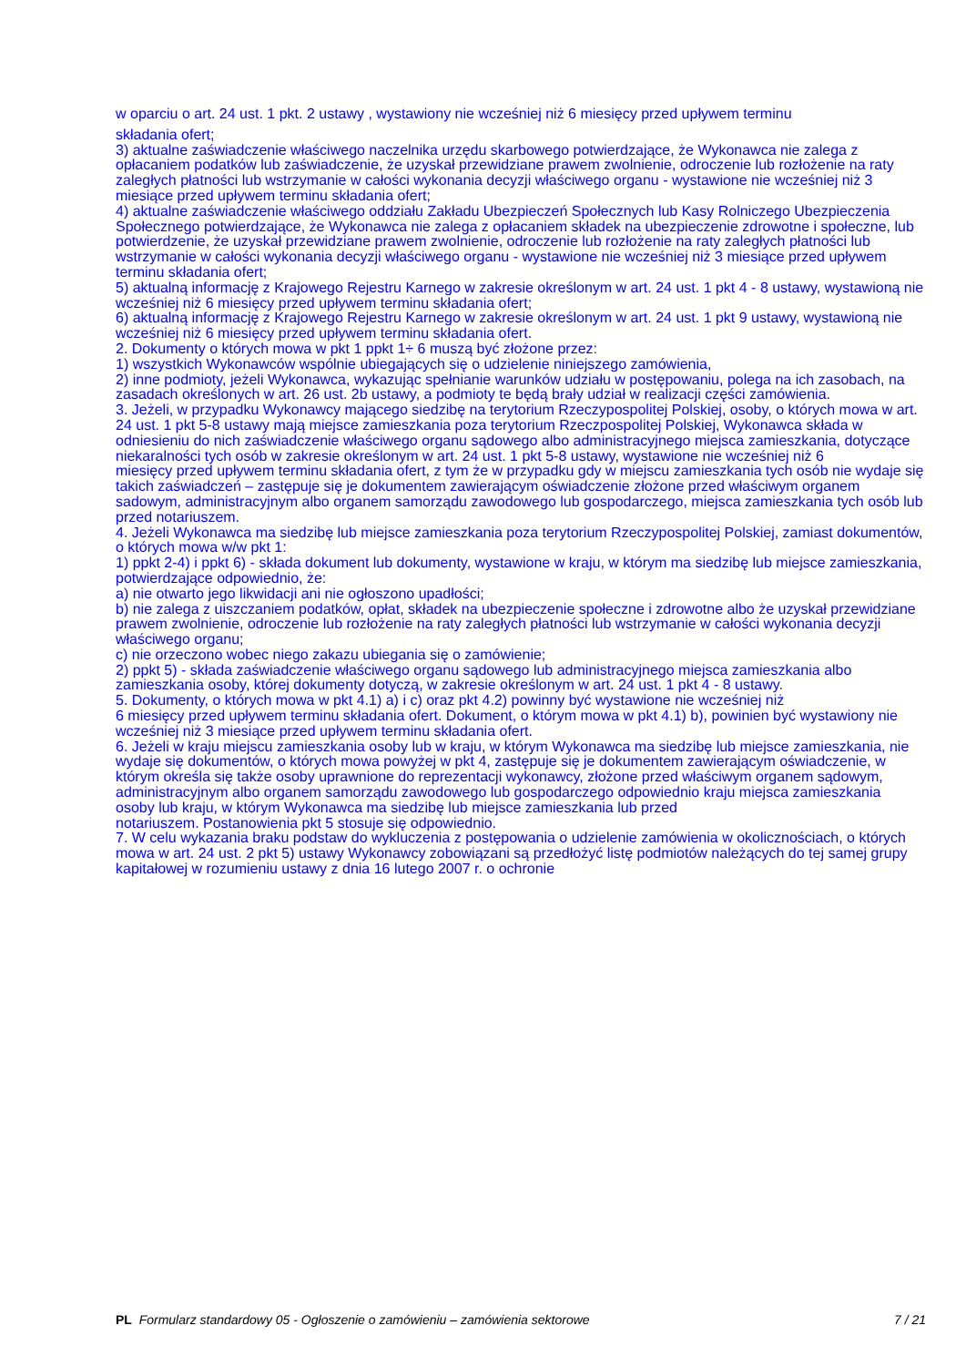w oparciu o art. 24 ust. 1 pkt. 2 ustawy , wystawiony nie wcześniej niż 6 miesięcy przed upływem terminu
składania ofert;
3) aktualne zaświadczenie właściwego naczelnika urzędu skarbowego potwierdzające, że Wykonawca nie zalega z opłacaniem podatków lub zaświadczenie, że uzyskał przewidziane prawem zwolnienie, odroczenie lub rozłożenie na raty zaległych płatności lub wstrzymanie w całości wykonania decyzji właściwego organu - wystawione nie wcześniej niż 3 miesiące przed upływem terminu składania ofert;
4) aktualne zaświadczenie właściwego oddziału Zakładu Ubezpieczeń Społecznych lub Kasy Rolniczego Ubezpieczenia Społecznego potwierdzające, że Wykonawca nie zalega z opłacaniem składek na ubezpieczenie zdrowotne i społeczne, lub potwierdzenie, że uzyskał przewidziane prawem zwolnienie, odroczenie lub rozłożenie na raty zaległych płatności lub wstrzymanie w całości wykonania decyzji właściwego organu - wystawione nie wcześniej niż 3 miesiące przed upływem terminu składania ofert;
5) aktualną informację z Krajowego Rejestru Karnego w zakresie określonym w art. 24 ust. 1 pkt 4 - 8 ustawy, wystawioną nie wcześniej niż 6 miesięcy przed upływem terminu składania ofert;
6) aktualną informację z Krajowego Rejestru Karnego w zakresie określonym w art. 24 ust. 1 pkt 9 ustawy, wystawioną nie wcześniej niż 6 miesięcy przed upływem terminu składania ofert.
2. Dokumenty o których mowa w pkt 1 ppkt 1÷ 6 muszą być złożone przez:
1) wszystkich Wykonawców wspólnie ubiegających się o udzielenie niniejszego zamówienia,
2) inne podmioty, jeżeli Wykonawca, wykazując spełnianie warunków udziału w postępowaniu, polega na ich zasobach, na zasadach określonych w art. 26 ust. 2b ustawy, a podmioty te będą brały udział w realizacji części zamówienia.
3. Jeżeli, w przypadku Wykonawcy mającego siedzibę na terytorium Rzeczypospolitej Polskiej, osoby, o których mowa w art. 24 ust. 1 pkt 5-8 ustawy mają miejsce zamieszkania poza terytorium Rzeczpospolitej Polskiej, Wykonawca składa w odniesieniu do nich zaświadczenie właściwego organu sądowego albo administracyjnego miejsca zamieszkania, dotyczące niekaralności tych osób w zakresie określonym w art. 24 ust. 1 pkt 5-8 ustawy, wystawione nie wcześniej niż 6
miesięcy przed upływem terminu składania ofert, z tym że w przypadku gdy w miejscu zamieszkania tych osób nie wydaje się takich zaświadczeń – zastępuje się je dokumentem zawierającym oświadczenie złożone przed właściwym organem sadowym, administracyjnym albo organem samorządu zawodowego lub gospodarczego, miejsca zamieszkania tych osób lub przed notariuszem.
4. Jeżeli Wykonawca ma siedzibę lub miejsce zamieszkania poza terytorium Rzeczypospolitej Polskiej, zamiast dokumentów, o których mowa w/w pkt 1:
1) ppkt 2-4) i ppkt 6) - składa dokument lub dokumenty, wystawione w kraju, w którym ma siedzibę lub miejsce zamieszkania, potwierdzające odpowiednio, że:
a) nie otwarto jego likwidacji ani nie ogłoszono upadłości;
b) nie zalega z uiszczaniem podatków, opłat, składek na ubezpieczenie społeczne i zdrowotne albo że uzyskał przewidziane prawem zwolnienie, odroczenie lub rozłożenie na raty zaległych płatności lub wstrzymanie w całości wykonania decyzji właściwego organu;
c) nie orzeczono wobec niego zakazu ubiegania się o zamówienie;
2) ppkt 5) - składa zaświadczenie właściwego organu sądowego lub administracyjnego miejsca zamieszkania albo zamieszkania osoby, której dokumenty dotyczą, w zakresie określonym w art. 24 ust. 1 pkt 4 - 8 ustawy.
5. Dokumenty, o których mowa w pkt 4.1) a) i c) oraz pkt 4.2) powinny być wystawione nie wcześniej niż
6 miesięcy przed upływem terminu składania ofert. Dokument, o którym mowa w pkt 4.1) b), powinien być wystawiony nie wcześniej niż 3 miesiące przed upływem terminu składania ofert.
6. Jeżeli w kraju miejscu zamieszkania osoby lub w kraju, w którym Wykonawca ma siedzibę lub miejsce zamieszkania, nie wydaje się dokumentów, o których mowa powyżej w pkt 4, zastępuje się je dokumentem zawierającym oświadczenie, w którym określa się także osoby uprawnione do reprezentacji wykonawcy, złożone przed właściwym organem sądowym, administracyjnym albo organem samorządu zawodowego lub gospodarczego odpowiednio kraju miejsca zamieszkania
osoby lub kraju, w którym Wykonawca ma siedzibę lub miejsce zamieszkania lub przed
notariuszem. Postanowienia pkt 5 stosuje się odpowiednio.
7. W celu wykazania braku podstaw do wykluczenia z postępowania o udzielenie zamówienia w okolicznościach, o których mowa w art. 24 ust. 2 pkt 5) ustawy Wykonawcy zobowiązani są przedłożyć listę podmiotów należących do tej samej grupy kapitałowej w rozumieniu ustawy z dnia 16 lutego 2007 r. o ochronie
PL Formularz standardowy 05 - Ogłoszenie o zamówieniu – zamówienia sektorowe 7 / 21